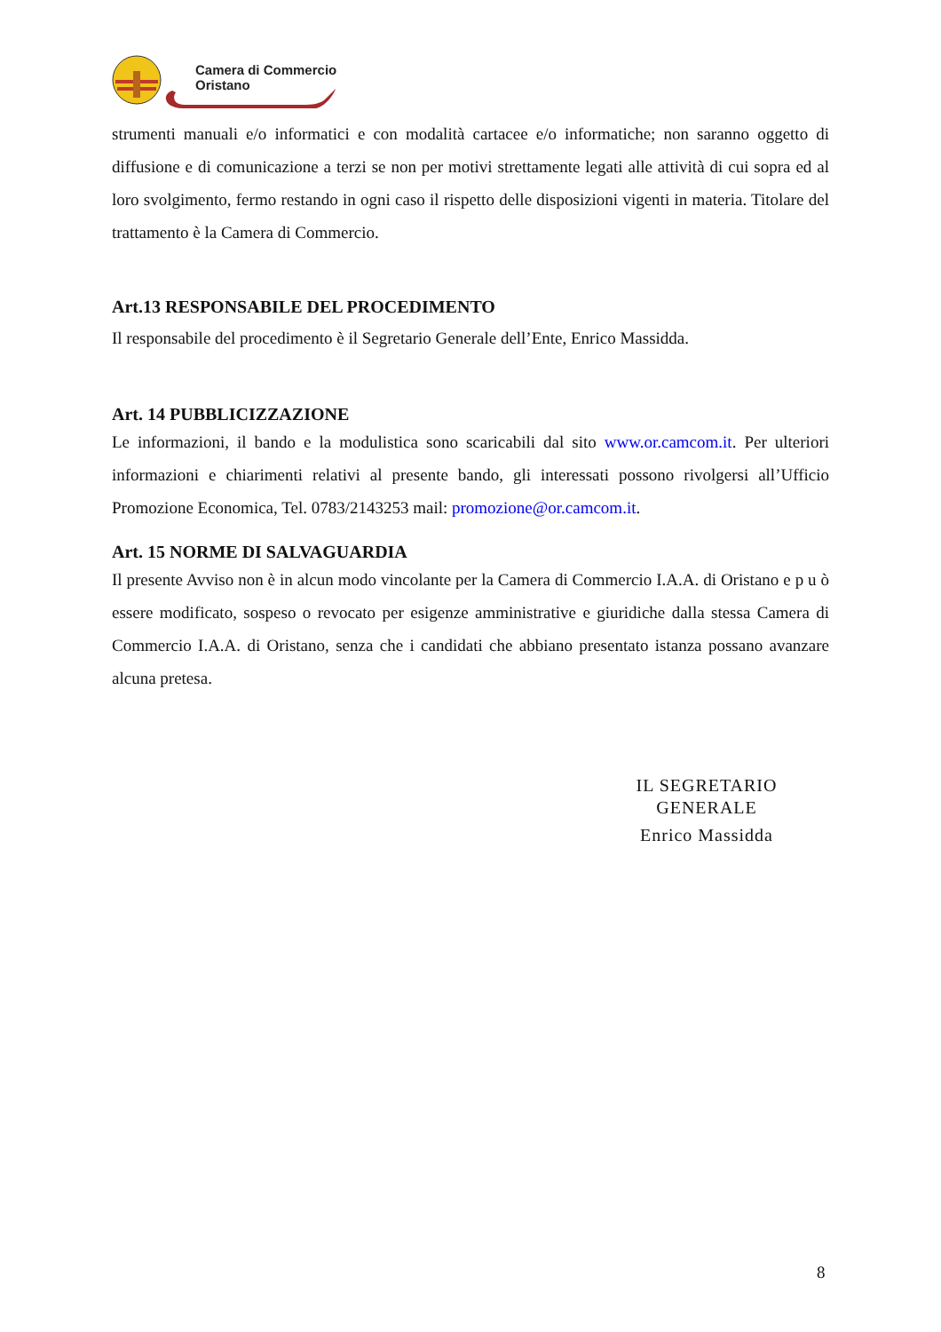Camera di Commercio
Oristano
strumenti manuali e/o informatici e con modalità cartacee e/o informatiche; non saranno oggetto di diffusione e di comunicazione a terzi se non per motivi strettamente legati alle attività di cui sopra ed al loro svolgimento, fermo restando in ogni caso il rispetto delle disposizioni vigenti in materia. Titolare del trattamento è la Camera di Commercio.
Art.13 RESPONSABILE DEL PROCEDIMENTO
Il responsabile del procedimento è il Segretario Generale dell’Ente, Enrico Massidda.
Art. 14 PUBBLICIZZAZIONE
Le informazioni, il bando e la modulistica sono scaricabili dal sito www.or.camcom.it. Per ulteriori informazioni e chiarimenti relativi al presente bando, gli interessati possono rivolgersi all’Ufficio Promozione Economica, Tel. 0783/2143253 mail: promozione@or.camcom.it.
Art. 15 NORME DI SALVAGUARDIA
Il presente Avviso non è in alcun modo vincolante per la Camera di Commercio I.A.A. di Oristano e p u ò essere modificato, sospeso o revocato per esigenze amministrative e giuridiche dalla stessa Camera di Commercio I.A.A. di Oristano, senza che i candidati che abbiano presentato istanza possano avanzare alcuna pretesa.
IL SEGRETARIO GENERALE
Enrico Massidda
8